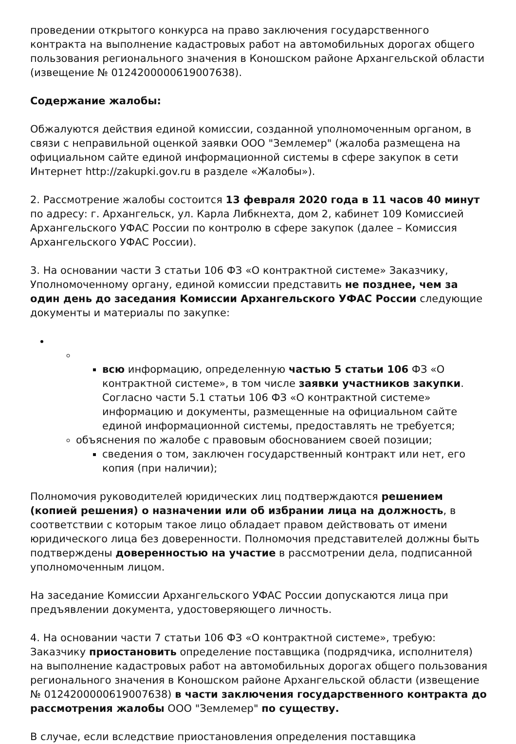проведении открытого конкурса на право заключения государственного контракта на выполнение кадастровых работ на автомобильных дорогах общего пользования регионального значения в Коношском районе Архангельской области (извещение № 0124200000619007638).
Содержание жалобы:
Обжалуются действия единой комиссии, созданной уполномоченным органом, в связи с неправильной оценкой заявки ООО "Землемер" (жалоба размещена на официальном сайте единой информационной системы в сфере закупок в сети Интернет http://zakupki.gov.ru в разделе «Жалобы»).
2. Рассмотрение жалобы состоится 13 февраля 2020 года в 11 часов 40 минут по адресу: г. Архангельск, ул. Карла Либкнехта, дом 2, кабинет 109 Комиссией Архангельского УФАС России по контролю в сфере закупок (далее – Комиссия Архангельского УФАС России).
3. На основании части 3 статьи 106 ФЗ «О контрактной системе» Заказчику, Уполномоченному органу, единой комиссии представить не позднее, чем за один день до заседания Комиссии Архангельского УФАС России следующие документы и материалы по закупке:
всю информацию, определенную частью 5 статьи 106 ФЗ «О контрактной системе», в том числе заявки участников закупки. Согласно части 5.1 статьи 106 ФЗ «О контрактной системе» информацию и документы, размещенные на официальном сайте единой информационной системы, предоставлять не требуется;
объяснения по жалобе с правовым обоснованием своей позиции;
сведения о том, заключен государственный контракт или нет, его копия (при наличии);
Полномочия руководителей юридических лиц подтверждаются решением (копией решения) о назначении или об избрании лица на должность, в соответствии с которым такое лицо обладает правом действовать от имени юридического лица без доверенности. Полномочия представителей должны быть подтверждены доверенностью на участие в рассмотрении дела, подписанной уполномоченным лицом.
На заседание Комиссии Архангельского УФАС России допускаются лица при предъявлении документа, удостоверяющего личность.
4. На основании части 7 статьи 106 ФЗ «О контрактной системе», требую: Заказчику приостановить определение поставщика (подрядчика, исполнителя) на выполнение кадастровых работ на автомобильных дорогах общего пользования регионального значения в Коношском районе Архангельской области (извещение № 0124200000619007638) в части заключения государственного контракта до рассмотрения жалобы ООО "Землемер" по существу.
В случае, если вследствие приостановления определения поставщика